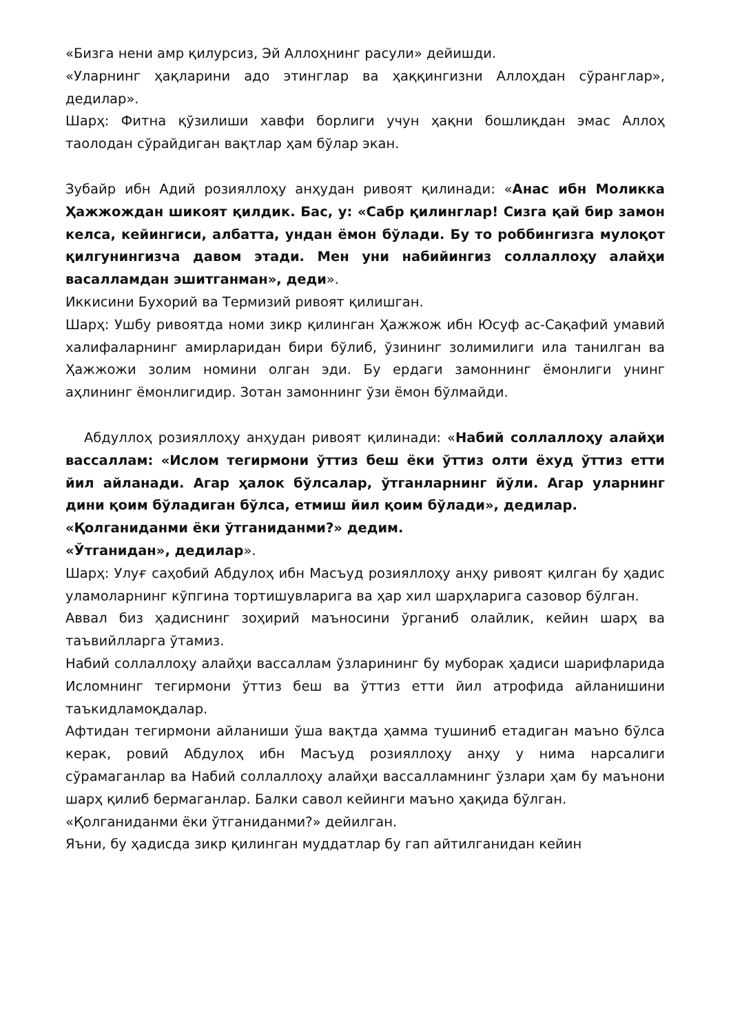«Бизга нени амр қилурсиз, Эй Аллоҳнинг расули» дейишди.
«Уларнинг ҳақларини адо этинглар ва ҳаққингизни Аллоҳдан сўранглар», дедилар».
Шарҳ: Фитна қўзилиши хавфи борлиги учун ҳақни бошлиқдан эмас Аллоҳ таолодан сўрайдиган вақтлар ҳам бўлар экан.
Зубайр ибн Адий розияллоҳу анҳудан ривоят қилинади: «Анас ибн Моликка Ҳажжождан шикоят қилдик. Бас, у: «Сабр қилинглар! Сизга қай бир замон келса, кейингиси, албатта, ундан ёмон бўлади. Бу то роббингизга мулоқот қилгунингизча давом этади. Мен уни набийингиз соллаллоҳу алайҳи васалламдан эшитганман», деди».
Иккисини Бухорий ва Термизий ривоят қилишган.
Шарҳ: Ушбу ривоятда номи зикр қилинган Ҳажжож ибн Юсуф ас-Сақафий умавий халифаларнинг амирларидан бири бўлиб, ўзининг золимилиги ила танилган ва Ҳажжожи золим номини олган эди. Бу ердаги замоннинг ёмонлиги унинг аҳлининг ёмонлигидир. Зотан замоннинг ўзи ёмон бўлмайди.
Абдуллоҳ розияллоҳу анҳудан ривоят қилинади: «Набий соллаллоҳу алайҳи вассаллам: «Ислом тегирмони ўттиз беш ёки ўттиз олти ёхуд ўттиз етти йил айланади. Агар ҳалок бўлсалар, ўтганларнинг йўли. Агар уларнинг дини қоим бўладиган бўлса, етмиш йил қоим бўлади», дедилар.
«Қолганиданми ёки ўтганиданми?» дедим.
«Ўтганидан», дедилар».
Шарҳ: Улуғ саҳобий Абдулоҳ ибн Масъуд розияллоҳу анҳу ривоят қилган бу ҳадис уламоларнинг кўпгина тортишувларига ва ҳар хил шарҳларига сазовор бўлган.
Аввал биз ҳадиснинг зоҳирий маъносини ўрганиб олайлик, кейин шарҳ ва таъвийлларга ўтамиз.
Набий соллаллоҳу алайҳи вассаллам ўзларининг бу муборак ҳадиси шарифларида Исломнинг тегирмони ўттиз беш ва ўттиз етти йил атрофида айланишини таъкидламоқдалар.
Афтидан тегирмони айланиши ўша вақтда ҳамма тушиниб етадиган маъно бўлса керак, ровий Абдулоҳ ибн Масъуд розияллоҳу анҳу у нима нарсалиги сўрамаганлар ва Набий соллаллоҳу алайҳи вассалламнинг ўзлари ҳам бу маънони шарҳ қилиб бермаганлар. Балки савол кейинги маъно ҳақида бўлган.
«Қолганиданми ёки ўтганиданми?» дейилган.
Яъни, бу ҳадисда зикр қилинган муддатлар бу гап айтилганидан кейин